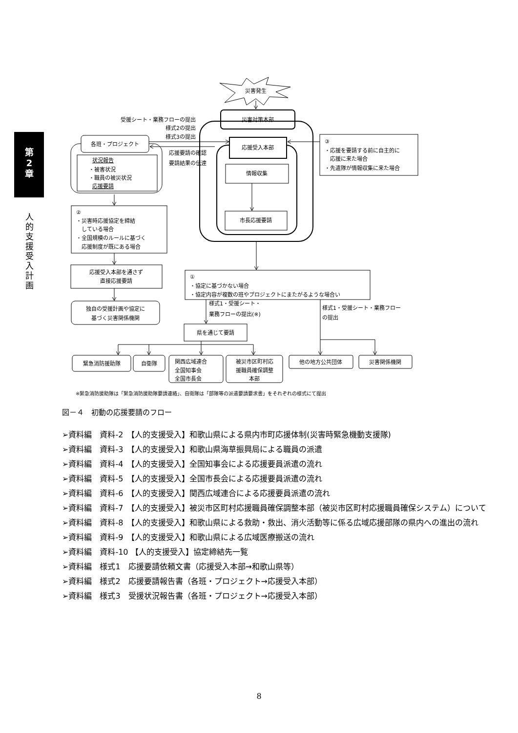第
2
章
人
的
支
援
受
入
計
画
災害発生
災害対策本部
受援シート・業務フローの提出
様式2の提出
様式3の提出
各班・プロジェクト
応援受入本部
③
・応援を要請する前に自主的に
　応援に来た場合
・先遣隊が情報収集に来た場合
応援要請の確認
要請結果の伝達
状況報告
・被害状況
・職員の被災状況
応援要請
情報収集
市長応援要請
②
・災害時応援協定を締結
　している場合
・全国規模のルールに基づく
　応援制度が既にある場合
応援受入本部を通さず
直接応援要請
独自の受援計画や協定に
基づく災害関係機関
①
・協定に基づかない場合
・協定内容が複数の班やプロジェクトにまたがるような場合い
様式1・受援シート・
業務フローの提出(※)
様式1・受援シート・業務フロー
の提出
県を通じて要請
緊急消防援助隊
自衛隊
関西広域連合
全国知事会
全国市長会
被災市区町村応
援職員確保調整
本部
他の地方公共団体
災害関係機関
※緊急消防援助隊は「緊急消防援助隊要請連絡」、自衛隊は「部隊等の派遣要請要求書」をそれぞれの様式にて提出
図－４　初動の応援要請のフロー
➢資料編　資料-2　【人的支援受入】和歌山県による県内市町応援体制(災害時緊急機動支援隊)
➢資料編　資料-3　【人的支援受入】和歌山県海草振興局による職員の派遣
➢資料編　資料-4　【人的支援受入】全国知事会による応援要員派遣の流れ
➢資料編　資料-5　【人的支援受入】全国市長会による応援要員派遣の流れ
➢資料編　資料-6　【人的支援受入】関西広域連合による応援要員派遣の流れ
➢資料編　資料-7　【人的支援受入】被災市区町村応援職員確保調整本部（被災市区町村応援職員確保システム）について
➢資料編　資料-8　【人的支援受入】和歌山県による救助・救出、消火活動等に係る広域応援部隊の県内への進出の流れ
➢資料編　資料-9　【人的支援受入】和歌山県による広域医療搬送の流れ
➢資料編　資料-10 【人的支援受入】協定締結先一覧
➢資料編　様式1　応援要請依頼文書（応援受入本部→和歌山県等）
➢資料編　様式2　応援要請報告書（各班・プロジェクト→応援受入本部）
➢資料編　様式3　受援状況報告書（各班・プロジェクト→応援受入本部）
8